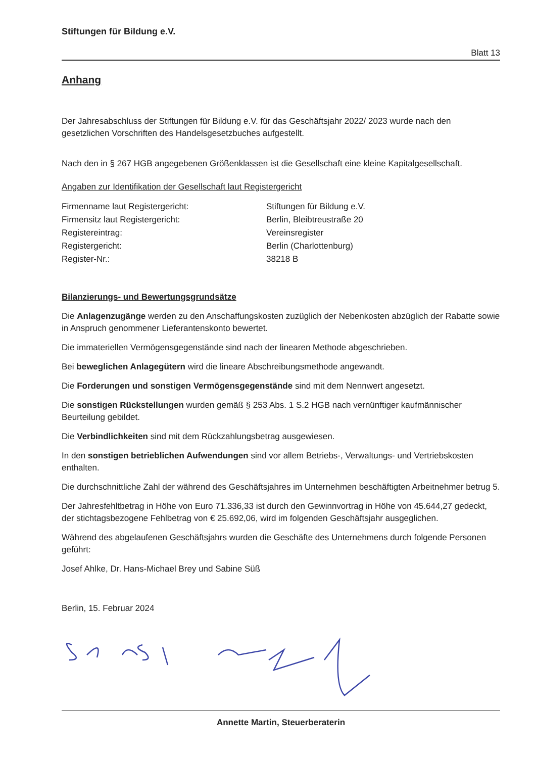Stiftungen für Bildung e.V.
Blatt 13
Anhang
Der Jahresabschluss der Stiftungen für Bildung e.V. für das Geschäftsjahr 2022/ 2023 wurde nach den gesetzlichen Vorschriften des Handelsgesetzbuches aufgestellt.
Nach den in § 267 HGB angegebenen Größenklassen ist die Gesellschaft eine kleine Kapitalgesellschaft.
Angaben zur Identifikation der Gesellschaft laut Registergericht
| Firmenname laut Registergericht: | Stiftungen für Bildung e.V. |
| Firmensitz laut Registergericht: | Berlin, Bleibtreustraße 20 |
| Registereintrag: | Vereinsregister |
| Registergericht: | Berlin (Charlottenburg) |
| Register-Nr.: | 38218 B |
Bilanzierungs- und Bewertungsgrundsätze
Die Anlagenzugänge werden zu den Anschaffungskosten zuzüglich der Nebenkosten abzüglich der Rabatte sowie in Anspruch genommener Lieferantenskonto bewertet.
Die immateriellen Vermögensgegenstände sind nach der linearen Methode abgeschrieben.
Bei beweglichen Anlagegütern wird die lineare Abschreibungsmethode angewandt.
Die Forderungen und sonstigen Vermögensgegenstände sind mit dem Nennwert angesetzt.
Die sonstigen Rückstellungen wurden gemäß § 253 Abs. 1 S.2 HGB nach vernünftiger kaufmännischer Beurteilung gebildet.
Die Verbindlichkeiten sind mit dem Rückzahlungsbetrag ausgewiesen.
In den sonstigen betrieblichen Aufwendungen sind vor allem Betriebs-, Verwaltungs- und Vertriebskosten enthalten.
Die durchschnittliche Zahl der während des Geschäftsjahres im Unternehmen beschäftigten Arbeitnehmer betrug 5.
Der Jahresfehltbetrag in Höhe von Euro 71.336,33 ist durch den Gewinnvortrag in Höhe von 45.644,27 gedeckt, der stichtagsbezogene Fehlbetrag von € 25.692,06, wird im folgenden Geschäftsjahr ausgeglichen.
Während des abgelaufenen Geschäftsjahrs wurden die Geschäfte des Unternehmens durch folgende Personen geführt:
Josef Ahlke, Dr. Hans-Michael Brey und Sabine Süß
Berlin, 15. Februar 2024
Annette Martin, Steuerberaterin